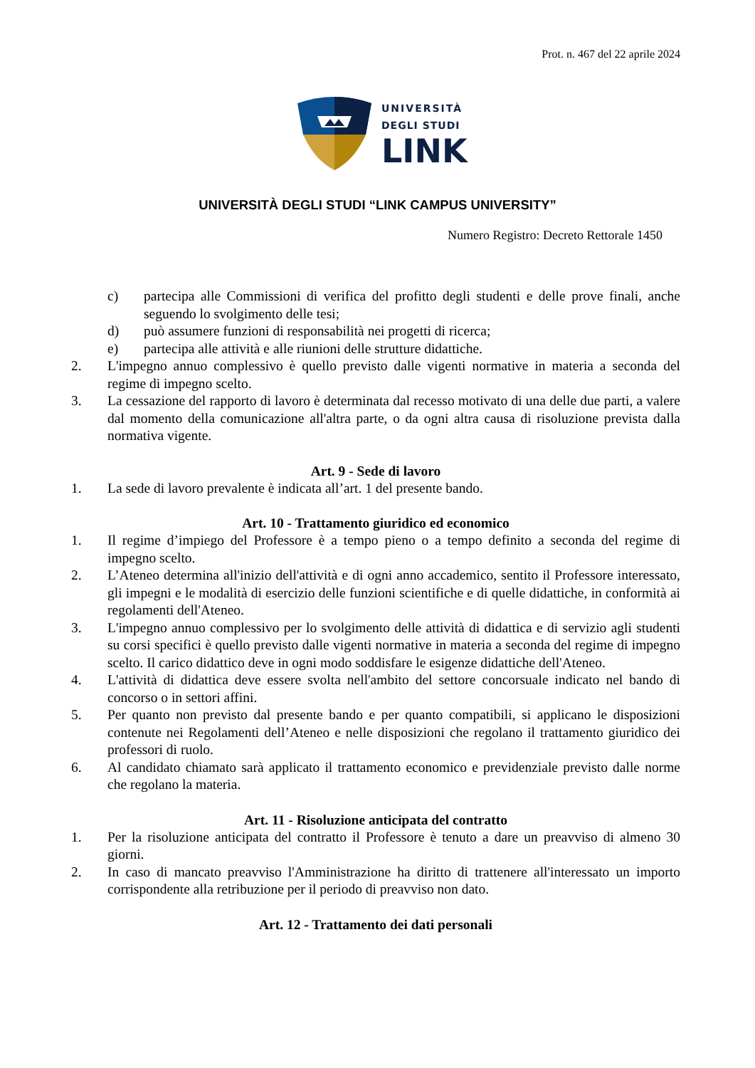Prot. n. 467 del 22 aprile 2024
UNIVERSITÀ
DEGLI STUDI
LINK
UNIVERSITÀ DEGLI STUDI “LINK CAMPUS UNIVERSITY”
Numero Registro: Decreto Rettorale 1450
c) partecipa alle Commissioni di verifica del profitto degli studenti e delle prove finali, anche seguendo lo svolgimento delle tesi;
d) può assumere funzioni di responsabilità nei progetti di ricerca;
e) partecipa alle attività e alle riunioni delle strutture didattiche.
2. L'impegno annuo complessivo è quello previsto dalle vigenti normative in materia a seconda del regime di impegno scelto.
3. La cessazione del rapporto di lavoro è determinata dal recesso motivato di una delle due parti, a valere dal momento della comunicazione all'altra parte, o da ogni altra causa di risoluzione prevista dalla normativa vigente.
Art. 9 - Sede di lavoro
1. La sede di lavoro prevalente è indicata all’art. 1 del presente bando.
Art. 10 - Trattamento giuridico ed economico
1. Il regime d’impiego del Professore è a tempo pieno o a tempo definito a seconda del regime di impegno scelto.
2. L’Ateneo determina all'inizio dell'attività e di ogni anno accademico, sentito il Professore interessato, gli impegni e le modalità di esercizio delle funzioni scientifiche e di quelle didattiche, in conformità ai regolamenti dell'Ateneo.
3. L'impegno annuo complessivo per lo svolgimento delle attività di didattica e di servizio agli studenti su corsi specifici è quello previsto dalle vigenti normative in materia a seconda del regime di impegno scelto. Il carico didattico deve in ogni modo soddisfare le esigenze didattiche dell'Ateneo.
4. L'attività di didattica deve essere svolta nell'ambito del settore concorsuale indicato nel bando di concorso o in settori affini.
5. Per quanto non previsto dal presente bando e per quanto compatibili, si applicano le disposizioni contenute nei Regolamenti dell’Ateneo e nelle disposizioni che regolano il trattamento giuridico dei professori di ruolo.
6. Al candidato chiamato sarà applicato il trattamento economico e previdenziale previsto dalle norme che regolano la materia.
Art. 11 - Risoluzione anticipata del contratto
1. Per la risoluzione anticipata del contratto il Professore è tenuto a dare un preavviso di almeno 30 giorni.
2. In caso di mancato preavviso l'Amministrazione ha diritto di trattenere all'interessato un importo corrispondente alla retribuzione per il periodo di preavviso non dato.
Art. 12 - Trattamento dei dati personali